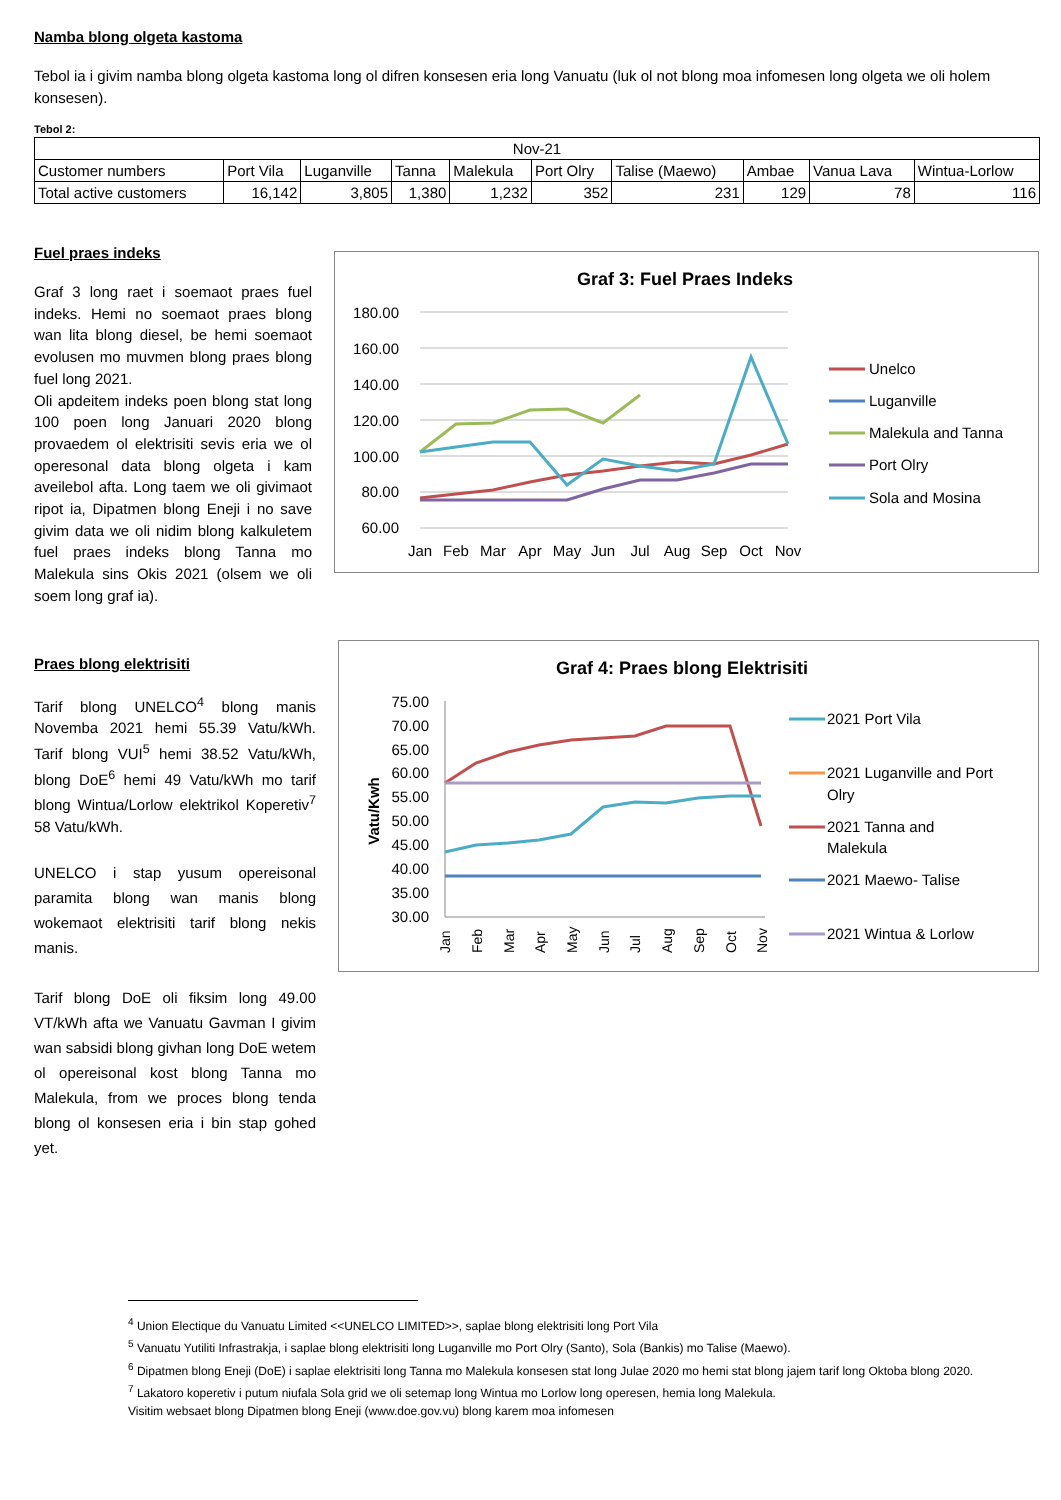Namba blong olgeta kastoma
Tebol ia i givim namba blong olgeta kastoma long ol difren konsesen eria long Vanuatu (luk ol not blong moa infomesen long olgeta we oli holem konsesen).
Tebol 2:
| Nov-21 | | | | | | | | | |
| Customer numbers | Port Vila | Luganville | Tanna | Malekula | Port Olry | Talise (Maewo) | Ambae | Vanua Lava | Wintua-Lorlow |
| Total active customers | 16,142 | 3,805 | 1,380 | 1,232 | 352 | 231 | 129 | 78 | 116 |
Fuel praes indeks
Graf 3 long raet i soemaot praes fuel indeks. Hemi no soemaot praes blong wan lita blong diesel, be hemi soemaot evolusen mo muvmen blong praes blong fuel long 2021.
Oli apdeitem indeks poen blong stat long 100 poen long Januari 2020 blong provaedem ol elektrisiti sevis eria we ol operesonal data blong olgeta i kam aveilebol afta. Long taem we oli givimaot ripot ia, Dipatmen blong Eneji i no save givim data we oli nidim blong kalkuletem fuel praes indeks blong Tanna mo Malekula sins Okis 2021 (olsem we oli soem long graf ia).
Graf 3: Fuel Praes Indeks
180.00
160.00
140.00
120.00
100.00
80.00
60.00
Jan
Feb
Mar
Apr
May
Jun
Jul
Aug
Sep
Oct
Nov
Unelco
Luganville
Malekula and Tanna
Port Olry
Sola and Mosina
Praes blong elektrisiti
Tarif blong UNELCO<sup>4</sup> blong manis Novemba 2021 hemi 55.39 Vatu/kWh. Tarif blong VUI<sup>5</sup> hemi 38.52 Vatu/kWh, blong DoE<sup>6</sup> hemi 49 Vatu/kWh mo tarif blong Wintua/Lorlow elektrikol Koperetiv<sup>7</sup> 58 Vatu/kWh.
UNELCO i stap yusum opereisonal paramita blong wan manis blong wokemaot elektrisiti tarif blong nekis manis.
Tarif blong DoE oli fiksim long 49.00 VT/kWh afta we Vanuatu Gavman I givim wan sabsidi blong givhan long DoE wetem ol opereisonal kost blong Tanna mo Malekula, from we proces blong tenda blong ol konsesen eria i bin stap gohed yet.
Graf 4: Praes blong Elektrisiti
Vatu/Kwh
75.00
70.00
65.00
60.00
55.00
50.00
45.00
40.00
35.00
30.00
Jan
Feb
Mar
Apr
May
Jun
Jul
Aug
Sep
Oct
Nov
2021 Port Vila
2021 Luganville and Port
Olry
2021 Tanna and
Malekula
2021 Maewo- Talise
2021 Wintua & Lorlow
<sup>4</sup> Union Electique du Vanuatu Limited <<UNELCO LIMITED>>, saplae blong elektrisiti long Port Vila
<sup>5</sup> Vanuatu Yutiliti Infrastrakja, i saplae blong elektrisiti long Luganville mo Port Olry (Santo), Sola (Bankis) mo Talise (Maewo).
<sup>6</sup> Dipatmen blong Eneji (DoE) i saplae elektrisiti long Tanna mo Malekula konsesen stat long Julae 2020 mo hemi stat blong jajem tarif long Oktoba blong 2020.
<sup>7</sup> Lakatoro koperetiv i putum niufala Sola grid we oli setemap long Wintua mo Lorlow long operesen, hemia long Malekula.
Visitim websaet blong Dipatmen blong Eneji (www.doe.gov.vu) blong karem moa infomesen